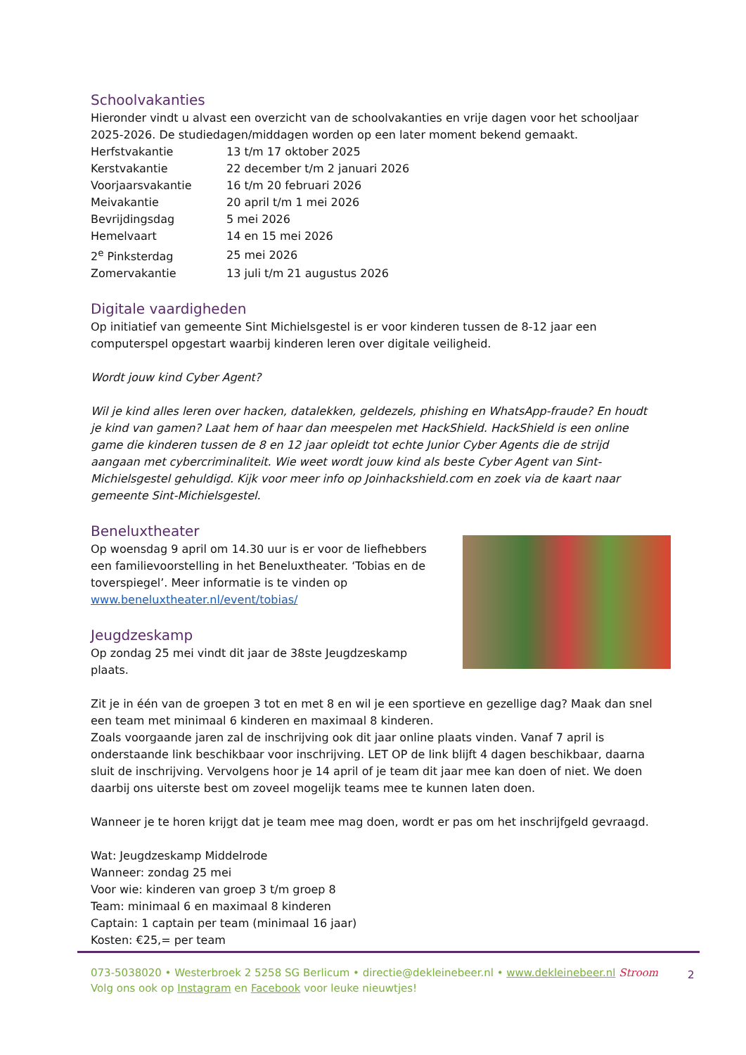Schoolvakanties
Hieronder vindt u alvast een overzicht van de schoolvakanties en vrije dagen voor het schooljaar 2025-2026. De studiedagen/middagen worden op een later moment bekend gemaakt.
| Herfstvakantie | 13 t/m 17 oktober 2025 |
| Kerstvakantie | 22 december t/m 2 januari 2026 |
| Voorjaarsvakantie | 16 t/m 20 februari 2026 |
| Meivakantie | 20 april t/m 1 mei 2026 |
| Bevrijdingsdag | 5 mei 2026 |
| Hemelvaart | 14 en 15 mei 2026 |
| 2<sup>e</sup> Pinksterdag | 25 mei 2026 |
| Zomervakantie | 13 juli t/m 21 augustus 2026 |
Digitale vaardigheden
Op initiatief van gemeente Sint Michielsgestel is er voor kinderen tussen de 8-12 jaar een computerspel opgestart waarbij kinderen leren over digitale veiligheid.
Wordt jouw kind Cyber Agent?
Wil je kind alles leren over hacken, datalekken, geldezels, phishing en WhatsApp-fraude? En houdt je kind van gamen? Laat hem of haar dan meespelen met HackShield. HackShield is een online game die kinderen tussen de 8 en 12 jaar opleidt tot echte Junior Cyber Agents die de strijd aangaan met cybercriminaliteit. Wie weet wordt jouw kind als beste Cyber Agent van Sint-Michielsgestel gehuldigd. Kijk voor meer info op Joinhackshield.com en zoek via de kaart naar gemeente Sint-Michielsgestel.
Beneluxtheater
Op woensdag 9 april om 14.30 uur is er voor de liefhebbers een familievoorstelling in het Beneluxtheater. ‘Tobias en de toverspiegel’. Meer informatie is te vinden op www.beneluxtheater.nl/event/tobias/
Jeugdzeskamp
Op zondag 25 mei vindt dit jaar de 38ste Jeugdzeskamp plaats.
Zit je in één van de groepen 3 tot en met 8 en wil je een sportieve en gezellige dag? Maak dan snel een team met minimaal 6 kinderen en maximaal 8 kinderen.
Zoals voorgaande jaren zal de inschrijving ook dit jaar online plaats vinden. Vanaf 7 april is onderstaande link beschikbaar voor inschrijving. LET OP de link blijft 4 dagen beschikbaar, daarna sluit de inschrijving. Vervolgens hoor je 14 april of je team dit jaar mee kan doen of niet. We doen daarbij ons uiterste best om zoveel mogelijk teams mee te kunnen laten doen.
Wanneer je te horen krijgt dat je team mee mag doen, wordt er pas om het inschrijfgeld gevraagd.
Wat: Jeugdzeskamp Middelrode
Wanneer: zondag 25 mei
Voor wie: kinderen van groep 3 t/m groep 8
Team: minimaal 6 en maximaal 8 kinderen
Captain: 1 captain per team (minimaal 16 jaar)
Kosten: €25,= per team
073-5038020 • Westerbroek 2 5258 SG Berlicum • directie@dekleinebeer.nl • www.dekleinebeer.nl Stroom
Volg ons ook op Instagram en Facebook voor leuke nieuwtjes!
2